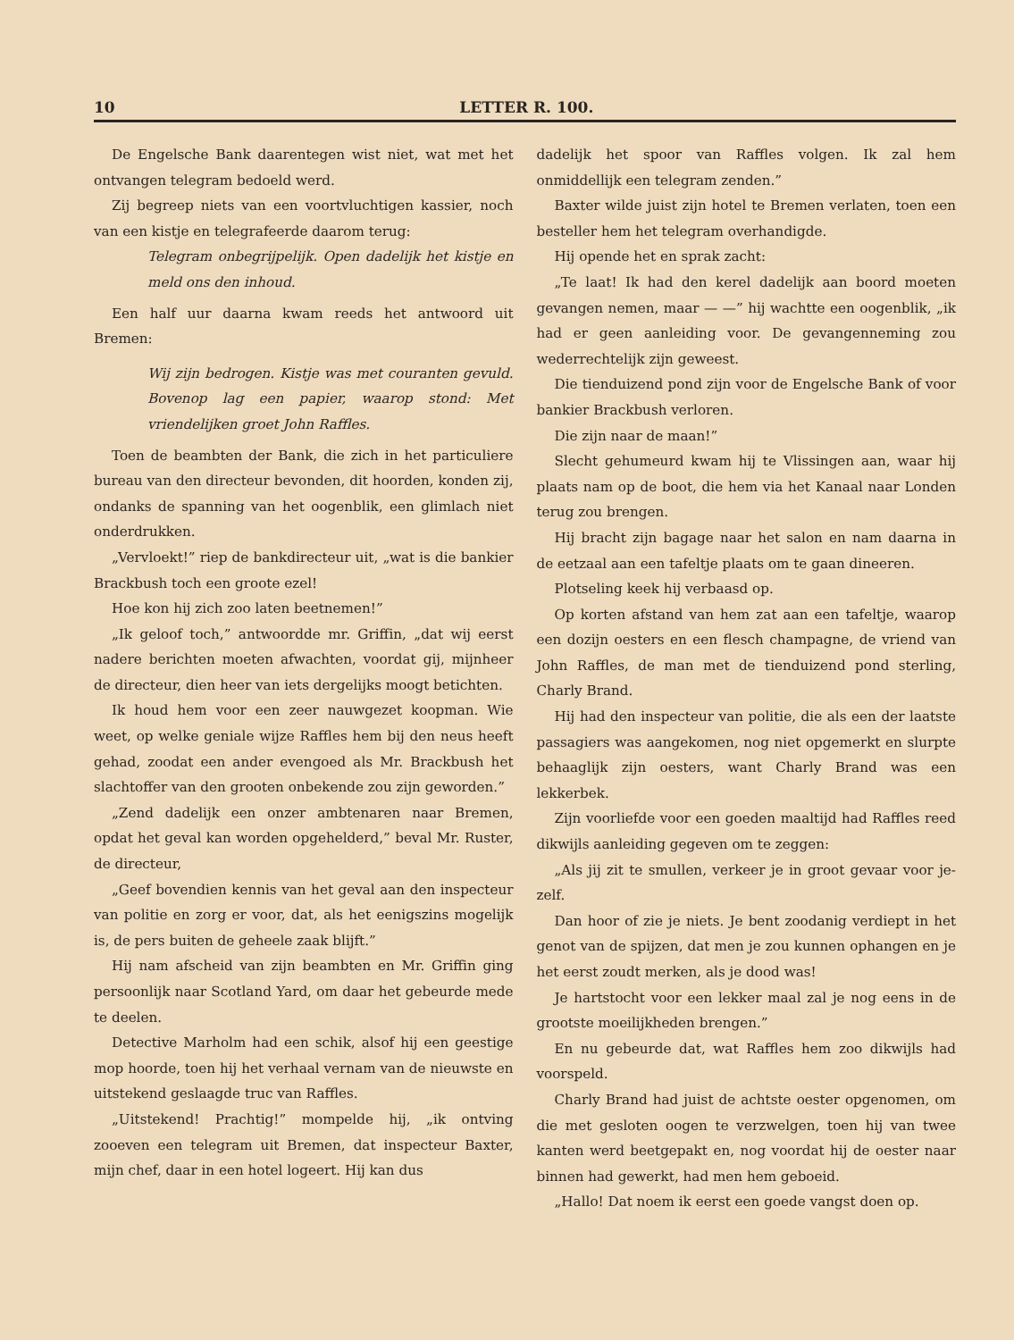10 LETTER R. 100.
De Engelsche Bank daarentegen wist niet, wat met het ontvangen telegram bedoeld werd.
Zij begreep niets van een voortvluchtigen kassier, noch van een kistje en telegrafeerde daarom terug:
Telegram onbegrijpelijk. Open dadelijk het kistje en meld ons den inhoud.
Een half uur daarna kwam reeds het antwoord uit Bremen:
Wij zijn bedrogen. Kistje was met couranten gevuld. Bovenop lag een papier, waarop stond: Met vriendelijken groet John Raffles.
Toen de beambten der Bank, die zich in het particuliere bureau van den directeur bevonden, dit hoorden, konden zij, ondanks de spanning van het oogenblik, een glimlach niet onderdrukken.
„Vervloekt!” riep de bankdirecteur uit, „wat is die bankier Brackbush toch een groote ezel!
Hoe kon hij zich zoo laten beetnemen!”
„Ik geloof toch,” antwoordde mr. Griffin, „dat wij eerst nadere berichten moeten afwachten, voordat gij, mijnheer de directeur, dien heer van iets dergelijks moogt betichten.
Ik houd hem voor een zeer nauwgezet koopman. Wie weet, op welke geniale wijze Raffles hem bij den neus heeft gehad, zoodat een ander evengoed als Mr. Brackbush het slachtoffer van den grooten onbekende zou zijn geworden.”
„Zend dadelijk een onzer ambtenaren naar Bremen, opdat het geval kan worden opgehelderd,” beval Mr. Ruster, de directeur,
„Geef bovendien kennis van het geval aan den inspecteur van politie en zorg er voor, dat, als het eenigszins mogelijk is, de pers buiten de geheele zaak blijft.”
Hij nam afscheid van zijn beambten en Mr. Griffin ging persoonlijk naar Scotland Yard, om daar het gebeurde mede te deelen.
Detective Marholm had een schik, alsof hij een geestige mop hoorde, toen hij het verhaal vernam van de nieuwste en uitstekend geslaagde truc van Raffles.
„Uitstekend! Prachtig!” mompelde hij, „ik ontving zooeven een telegram uit Bremen, dat inspecteur Baxter, mijn chef, daar in een hotel logeert. Hij kan dus
dadelijk het spoor van Raffles volgen. Ik zal hem onmiddellijk een telegram zenden.”
Baxter wilde juist zijn hotel te Bremen verlaten, toen een besteller hem het telegram overhandigde.
Hij opende het en sprak zacht:
„Te laat! Ik had den kerel dadelijk aan boord moeten gevangen nemen, maar — —” hij wachtte een oogenblik, „ik had er geen aanleiding voor. De gevangenneming zou wederrechtelijk zijn geweest.
Die tienduizend pond zijn voor de Engelsche Bank of voor bankier Brackbush verloren.
Die zijn naar de maan!”
Slecht gehumeurd kwam hij te Vlissingen aan, waar hij plaats nam op de boot, die hem via het Kanaal naar Londen terug zou brengen.
Hij bracht zijn bagage naar het salon en nam daarna in de eetzaal aan een tafeltje plaats om te gaan dineeren.
Plotseling keek hij verbaasd op.
Op korten afstand van hem zat aan een tafeltje, waarop een dozijn oesters en een flesch champagne, de vriend van John Raffles, de man met de tienduizend pond sterling, Charly Brand.
Hij had den inspecteur van politie, die als een der laatste passagiers was aangekomen, nog niet opgemerkt en slurpte behaaglijk zijn oesters, want Charly Brand was een lekkerbek.
Zijn voorliefde voor een goeden maaltijd had Raffles reed dikwijls aanleiding gegeven om te zeggen:
„Als jij zit te smullen, verkeer je in groot gevaar voor je-zelf.
Dan hoor of zie je niets. Je bent zoodanig verdiept in het genot van de spijzen, dat men je zou kunnen ophangen en je het eerst zoudt merken, als je dood was!
Je hartstocht voor een lekker maal zal je nog eens in de grootste moeilijkheden brengen.”
En nu gebeurde dat, wat Raffles hem zoo dikwijls had voorspeld.
Charly Brand had juist de achtste oester opgenomen, om die met gesloten oogen te verzwelgen, toen hij van twee kanten werd beetgepakt en, nog voordat hij de oester naar binnen had gewerkt, had men hem geboeid.
„Hallo! Dat noem ik eerst een goede vangst doen op.